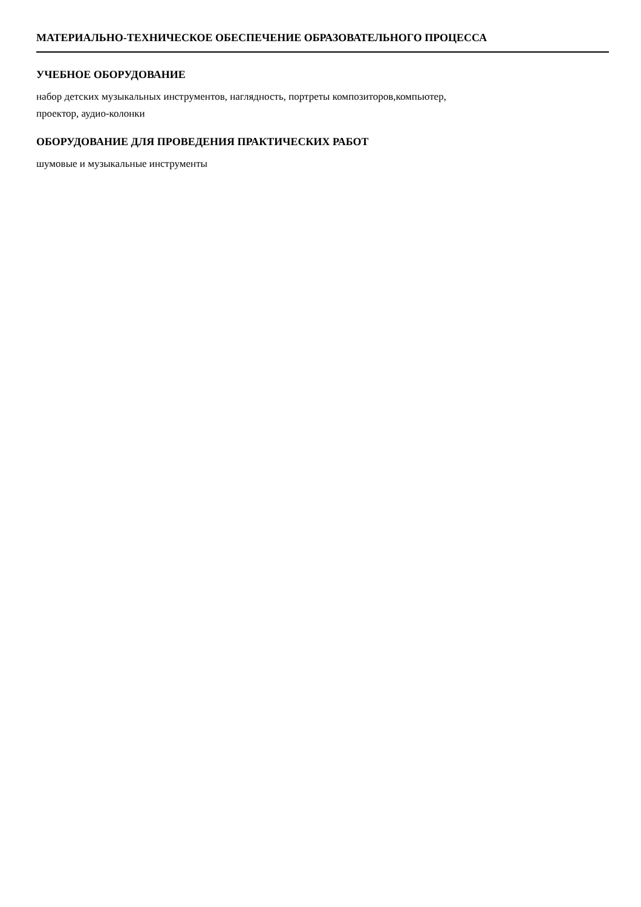МАТЕРИАЛЬНО-ТЕХНИЧЕСКОЕ ОБЕСПЕЧЕНИЕ ОБРАЗОВАТЕЛЬНОГО ПРОЦЕССА
УЧЕБНОЕ ОБОРУДОВАНИЕ
набор детских музыкальных инструментов, наглядность, портреты композиторов,компьютер,
проектор, аудио-колонки
ОБОРУДОВАНИЕ ДЛЯ ПРОВЕДЕНИЯ ПРАКТИЧЕСКИХ РАБОТ
шумовые и музыкальные инструменты